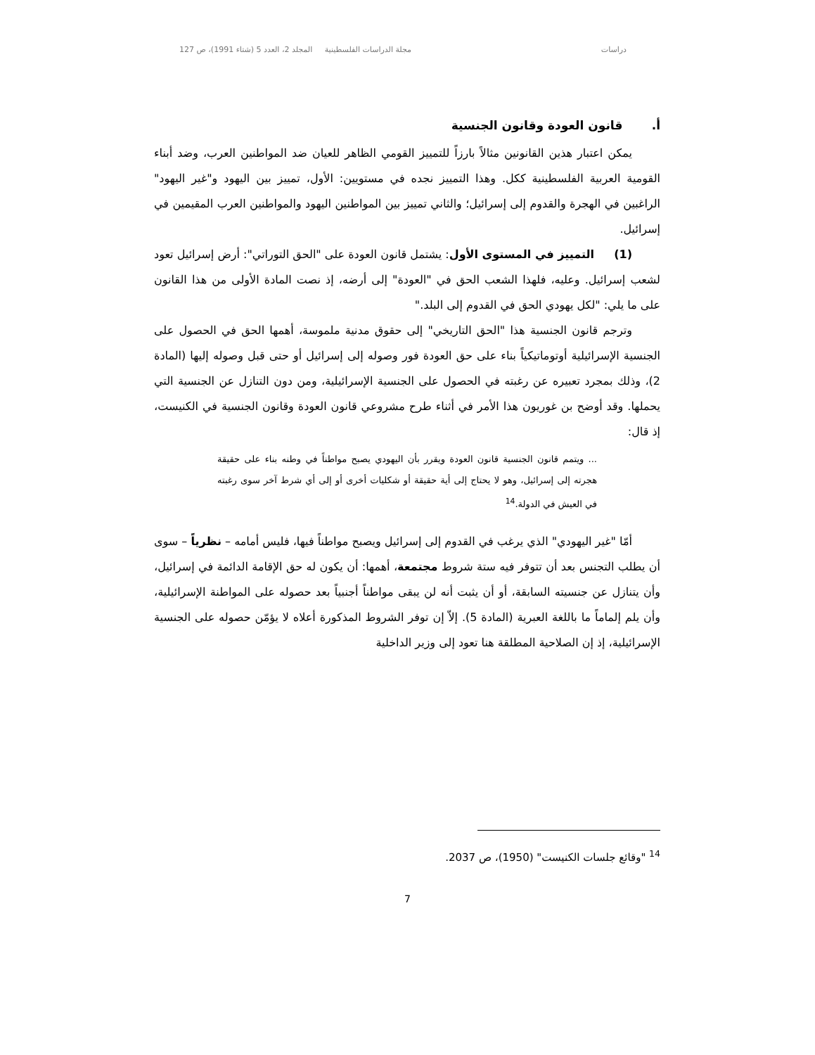دراسات مجلة الدراسات الفلسطينية المجلد 2، العدد 5 (شتاء 1991)، ص 127
أ. قانون العودة وقانون الجنسية
يمكن اعتبار هذين القانونين مثالاً بارزاً للتمييز القومي الظاهر للعيان ضد المواطنين العرب، وضد أبناء القومية العربية الفلسطينية ككل. وهذا التمييز نجده في مستويين: الأول، تمييز بين اليهود و"غير اليهود" الراغبين في الهجرة والقدوم إلى إسرائيل؛ والثاني تمييز بين المواطنين اليهود والمواطنين العرب المقيمين في إسرائيل.
(1) التمييز في المستوى الأول: يشتمل قانون العودة على "الحق التوراتي": أرض إسرائيل تعود لشعب إسرائيل. وعليه، فلهذا الشعب الحق في "العودة" إلى أرضه، إذ نصت المادة الأولى من هذا القانون على ما يلي: "لكل يهودي الحق في القدوم إلى البلد."
وترجم قانون الجنسية هذا "الحق التاريخي" إلى حقوق مدنية ملموسة، أهمها الحق في الحصول على الجنسية الإسرائيلية أوتوماتيكياً بناء على حق العودة فور وصوله إلى إسرائيل أو حتى قبل وصوله إليها (المادة 2)، وذلك بمجرد تعبيره عن رغبته في الحصول على الجنسية الإسرائيلية، ومن دون التنازل عن الجنسية التي يحملها. وقد أوضح بن غوريون هذا الأمر في أثناء طرح مشروعي قانون العودة وقانون الجنسية في الكنيست، إذ قال:
... ويتمم قانون الجنسية قانون العودة ويقرر بأن اليهودي يصبح مواطناً في وطنه بناء على حقيقة هجرته إلى إسرائيل، وهو لا يحتاج إلى أية حقيقة أو شكليات أخرى أو إلى أي شرط آخر سوى رغبته في العيش في الدولة.<sup>14</sup>
أمّا "غير اليهودي" الذي يرغب في القدوم إلى إسرائيل ويصبح مواطناً فيها، فليس أمامه – نظرياً – سوى أن يطلب التجنس بعد أن تتوفر فيه ستة شروط مجتمعة، أهمها: أن يكون له حق الإقامة الدائمة في إسرائيل، وأن يتنازل عن جنسيته السابقة، أو أن يثبت أنه لن يبقى مواطناً أجنبياً بعد حصوله على المواطنة الإسرائيلية، وأن يلم إلماماً ما باللغة العبرية (المادة 5). إلاّ إن توفر الشروط المذكورة أعلاه لا يؤمّن حصوله على الجنسية الإسرائيلية، إذ إن الصلاحية المطلقة هنا تعود إلى وزير الداخلية
<sup>14</sup> "وقائع جلسات الكنيست" (1950)، ص 2037.
7